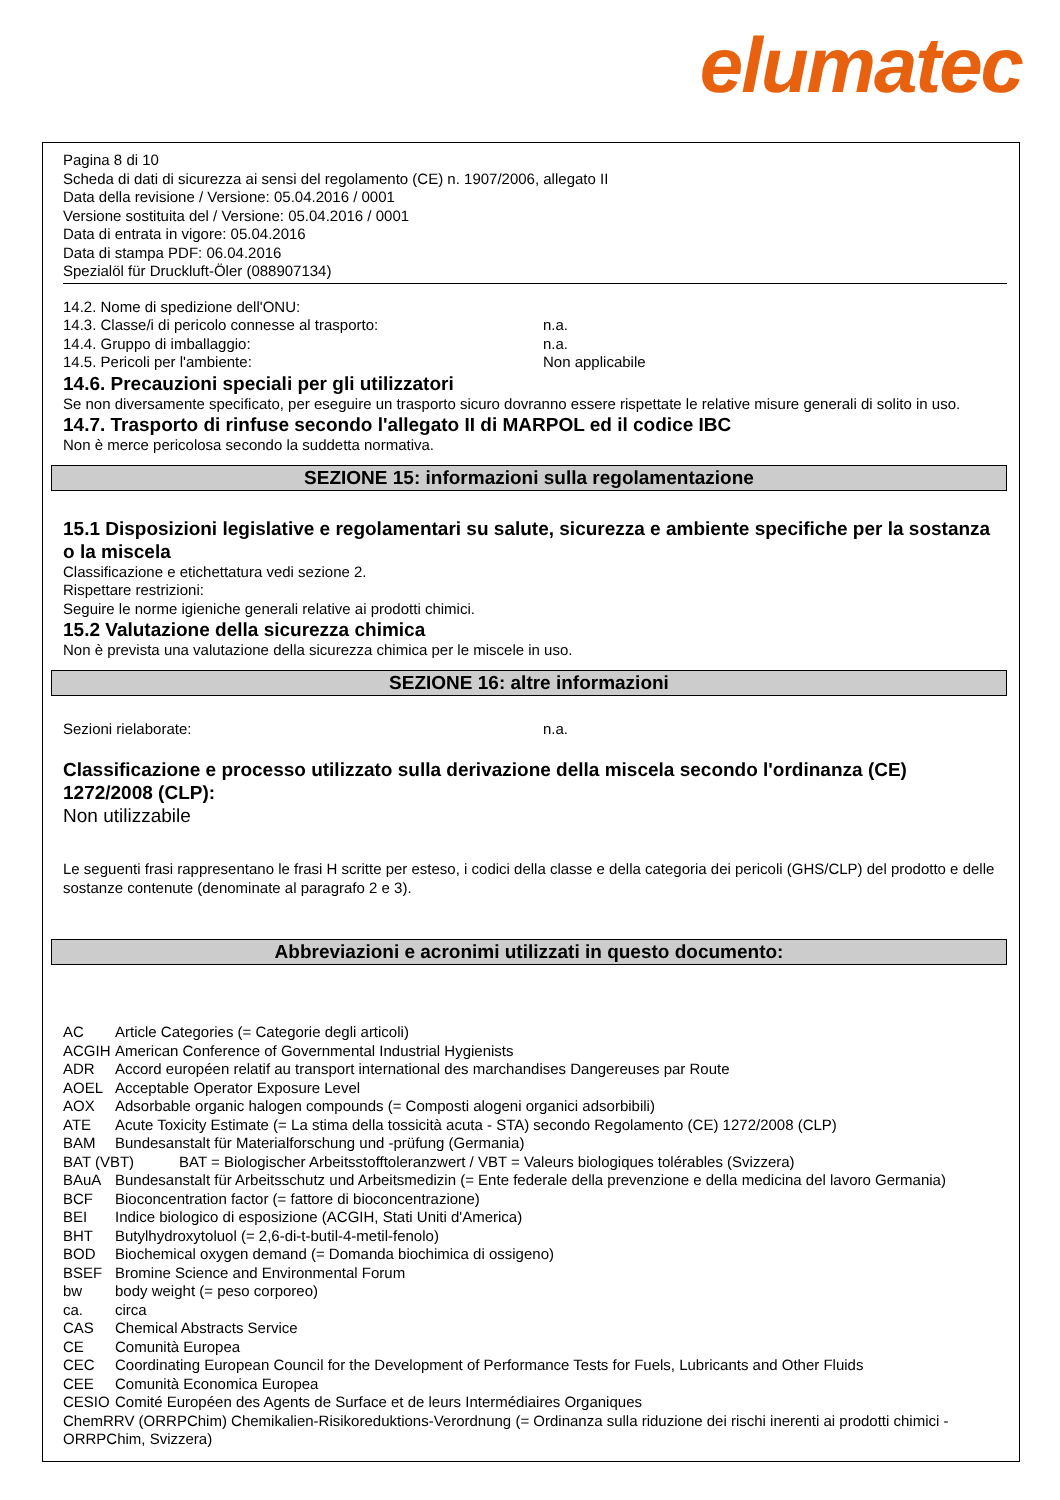elumatec
Pagina 8 di 10
Scheda di dati di sicurezza ai sensi del regolamento (CE) n. 1907/2006, allegato II
Data della revisione / Versione: 05.04.2016 / 0001
Versione sostituita del / Versione: 05.04.2016 / 0001
Data di entrata in vigore: 05.04.2016
Data di stampa PDF: 06.04.2016
Spezialöl für Druckluft-Öler (088907134)
14.2. Nome di spedizione dell'ONU:
14.3. Classe/i di pericolo connesse al trasporto: n.a.
14.4. Gruppo di imballaggio: n.a.
14.5. Pericoli per l'ambiente: Non applicabile
14.6. Precauzioni speciali per gli utilizzatori
Se non diversamente specificato, per eseguire un trasporto sicuro dovranno essere rispettate le relative misure generali di solito in uso.
14.7. Trasporto di rinfuse secondo l'allegato II di MARPOL ed il codice IBC
Non è merce pericolosa secondo la suddetta normativa.
SEZIONE 15: informazioni sulla regolamentazione
15.1 Disposizioni legislative e regolamentari su salute, sicurezza e ambiente specifiche per la sostanza o la miscela
Classificazione e etichettatura vedi sezione 2.
Rispettare restrizioni:
Seguire le norme igieniche generali relative ai prodotti chimici.
15.2 Valutazione della sicurezza chimica
Non è prevista una valutazione della sicurezza chimica per le miscele in uso.
SEZIONE 16: altre informazioni
Sezioni rielaborate: n.a.
Classificazione e processo utilizzato sulla derivazione della miscela secondo l'ordinanza (CE) 1272/2008 (CLP):
Non utilizzabile
Le seguenti frasi rappresentano le frasi H scritte per esteso, i codici della classe e della categoria dei pericoli (GHS/CLP) del prodotto e delle sostanze contenute (denominate al paragrafo 2 e 3).
Abbreviazioni e acronimi utilizzati in questo documento:
AC Article Categories (= Categorie degli articoli)
ACGIH American Conference of Governmental Industrial Hygienists
ADR Accord européen relatif au transport international des marchandises Dangereuses par Route
AOEL Acceptable Operator Exposure Level
AOX Adsorbable organic halogen compounds (= Composti alogeni organici adsorbibili)
ATE Acute Toxicity Estimate (= La stima della tossicità acuta - STA) secondo Regolamento (CE) 1272/2008 (CLP)
BAM Bundesanstalt für Materialforschung und -prüfung (Germania)
BAT (VBT) BAT = Biologischer Arbeitsstofftoleranzwert / VBT = Valeurs biologiques tolérables (Svizzera)
BAuA Bundesanstalt für Arbeitsschutz und Arbeitsmedizin (= Ente federale della prevenzione e della medicina del lavoro Germania)
BCF Bioconcentration factor (= fattore di bioconcentrazione)
BEI Indice biologico di esposizione (ACGIH, Stati Uniti d'America)
BHT Butylhydroxytoluol (= 2,6-di-t-butil-4-metil-fenolo)
BOD Biochemical oxygen demand (= Domanda biochimica di ossigeno)
BSEF Bromine Science and Environmental Forum
bw body weight (= peso corporeo)
ca. circa
CAS Chemical Abstracts Service
CE Comunità Europea
CEC Coordinating European Council for the Development of Performance Tests for Fuels, Lubricants and Other Fluids
CEE Comunità Economica Europea
CESIO Comité Européen des Agents de Surface et de leurs Intermédiaires Organiques
ChemRRV (ORRPChim) Chemikalien-Risikoreduktions-Verordnung (= Ordinanza sulla riduzione dei rischi inerenti ai prodotti chimici - ORRPChim, Svizzera)